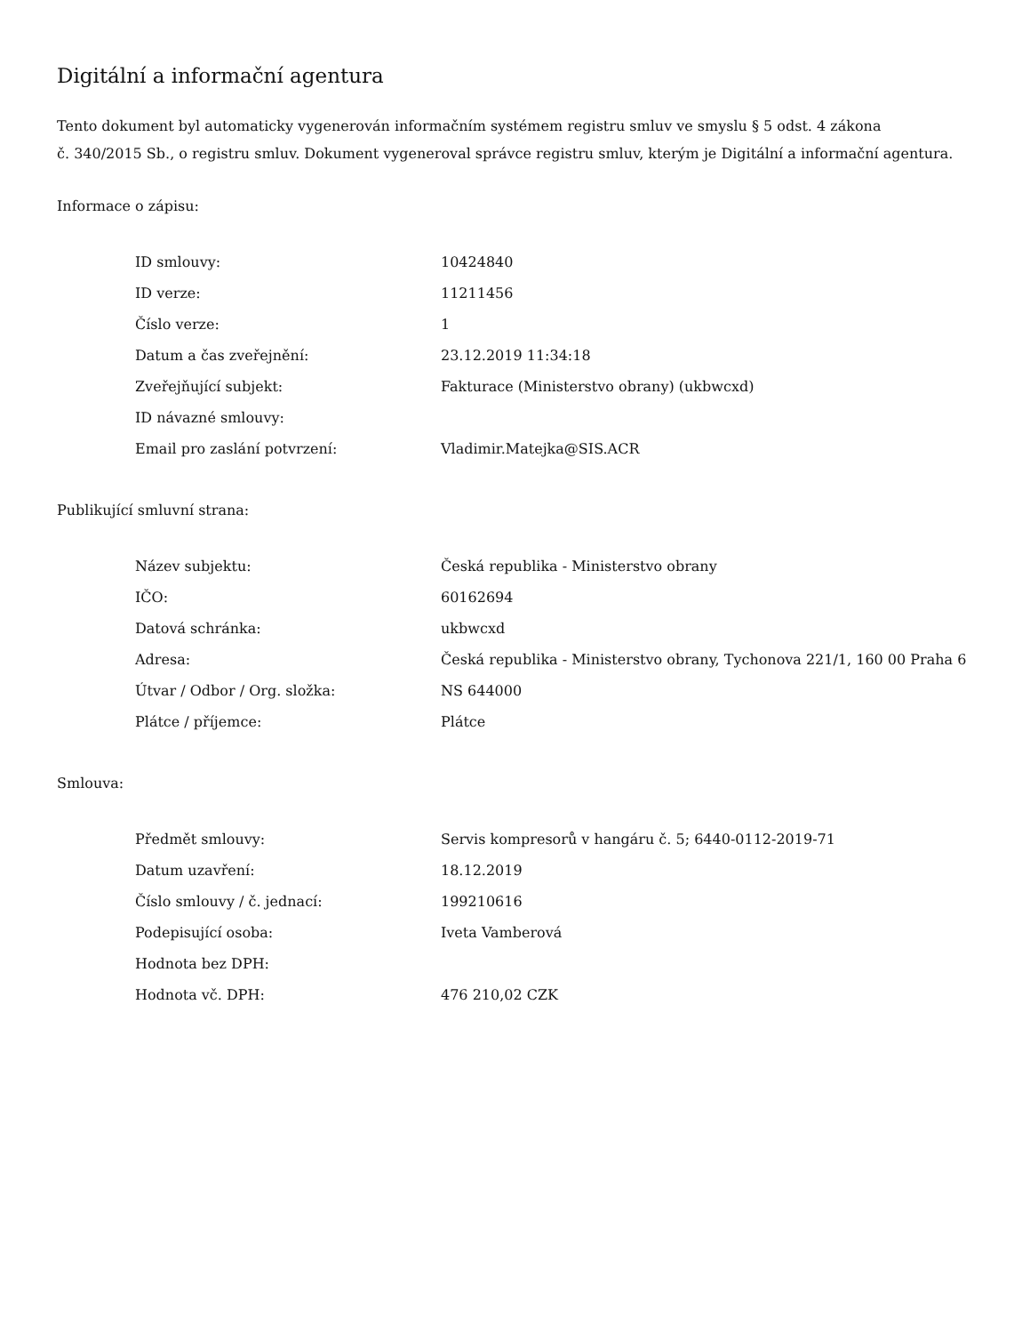Digitální a informační agentura
Tento dokument byl automaticky vygenerován informačním systémem registru smluv ve smyslu § 5 odst. 4 zákona
č. 340/2015 Sb., o registru smluv. Dokument vygeneroval správce registru smluv, kterým je Digitální a informační agentura.
Informace o zápisu:
| ID smlouvy: | 10424840 |
| ID verze: | 11211456 |
| Číslo verze: | 1 |
| Datum a čas zveřejnění: | 23.12.2019 11:34:18 |
| Zveřejňující subjekt: | Fakturace (Ministerstvo obrany) (ukbwcxd) |
| ID návazné smlouvy: | |
| Email pro zaslání potvrzení: | Vladimir.Matejka@SIS.ACR |
Publikující smluvní strana:
| Název subjektu: | Česká republika - Ministerstvo obrany |
| IČO: | 60162694 |
| Datová schránka: | ukbwcxd |
| Adresa: | Česká republika - Ministerstvo obrany, Tychonova 221/1, 160 00 Praha 6 |
| Útvar / Odbor / Org. složka: | NS 644000 |
| Plátce / příjemce: | Plátce |
Smlouva:
| Předmět smlouvy: | Servis kompresorů v hangáru č. 5; 6440-0112-2019-71 |
| Datum uzavření: | 18.12.2019 |
| Číslo smlouvy / č. jednací: | 199210616 |
| Podepisující osoba: | Iveta Vamberová |
| Hodnota bez DPH: | |
| Hodnota vč. DPH: | 476 210,02 CZK |